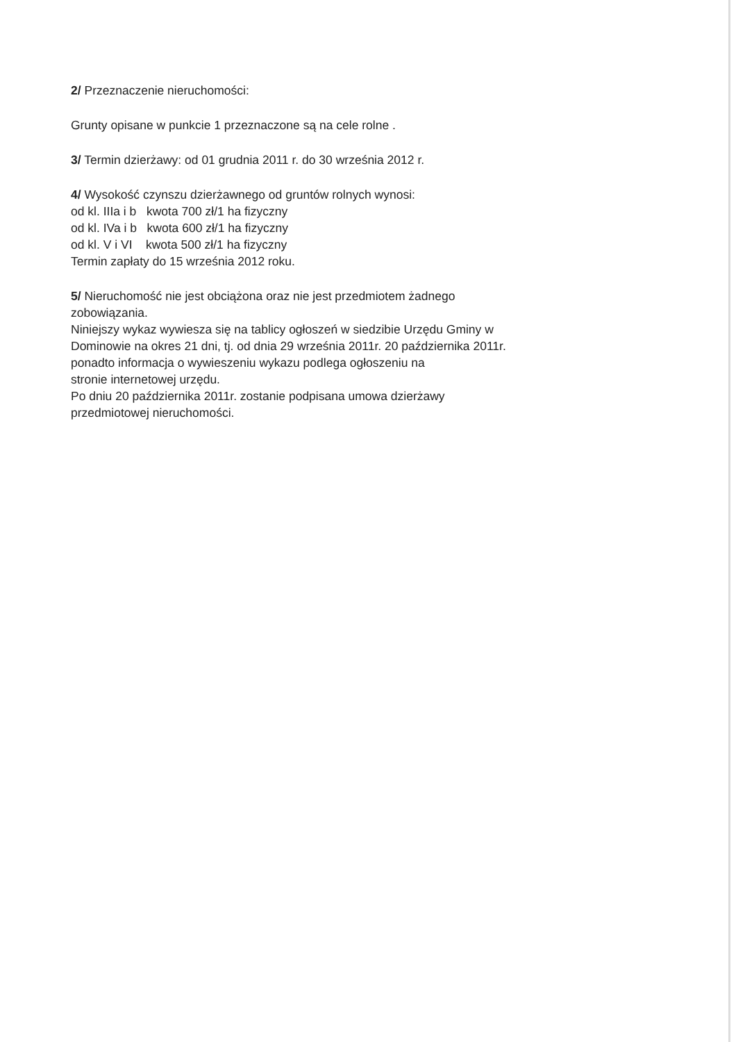2/ Przeznaczenie nieruchomości:
Grunty opisane w punkcie 1 przeznaczone są na cele rolne .
3/ Termin dzierżawy: od 01 grudnia 2011 r. do 30 września 2012 r.
4/ Wysokość czynszu dzierżawnego od gruntów rolnych wynosi:
od kl. IIIa i b kwota 700 zł/1 ha fizyczny
od kl. IVa i b kwota 600 zł/1 ha fizyczny
od kl. V i VI kwota 500 zł/1 ha fizyczny
Termin zapłaty do 15 września 2012 roku.
5/ Nieruchomość nie jest obciążona oraz nie jest przedmiotem żadnego
zobowiązania.
Niniejszy wykaz wywiesza się na tablicy ogłoszeń w siedzibie Urzędu Gminy w
Dominowie na okres 21 dni, tj. od dnia 29 września 2011r. 20 października 2011r.
ponadto informacja o wywieszeniu wykazu podlega ogłoszeniu na
stronie internetowej urzędu.
Po dniu 20 października 2011r. zostanie podpisana umowa dzierżawy
przedmiotowej nieruchomości.